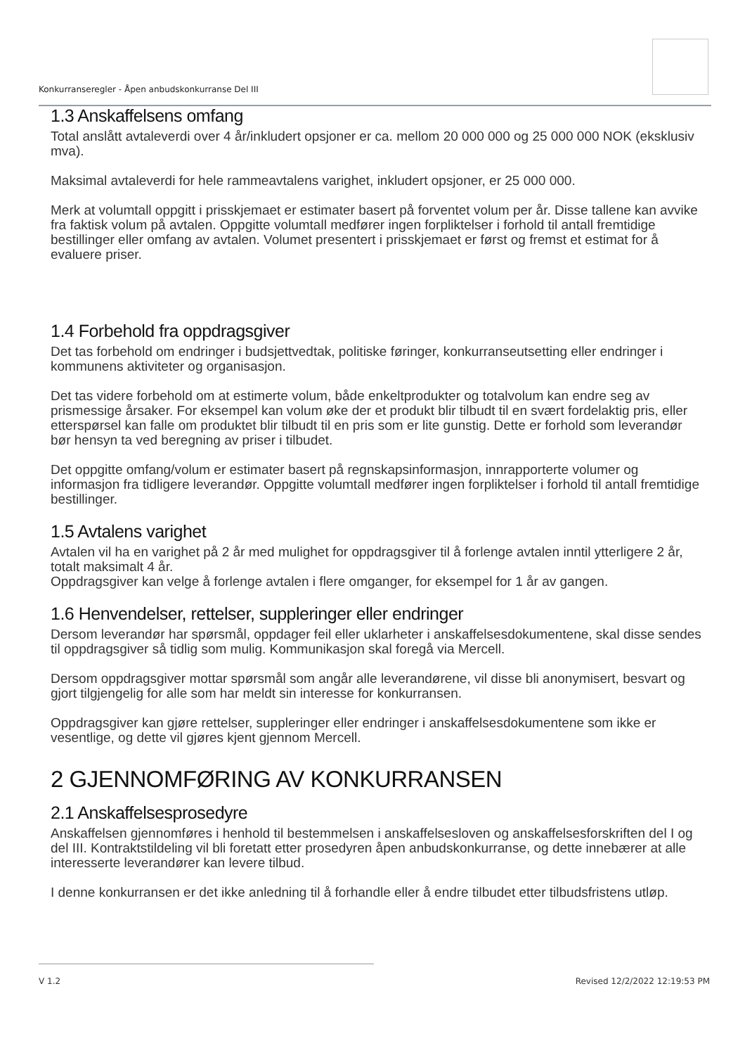Konkurranseregler - Åpen anbudskonkurranse Del III
1.3 Anskaffelsens omfang
Total anslått avtaleverdi over 4 år/inkludert opsjoner er ca. mellom 20 000 000 og 25 000 000 NOK (eksklusiv mva).
Maksimal avtaleverdi for hele rammeavtalens varighet, inkludert opsjoner, er 25 000 000.
Merk at volumtall oppgitt i prisskjemaet er estimater basert på forventet volum per år. Disse tallene kan avvike fra faktisk volum på avtalen. Oppgitte volumtall medfører ingen forpliktelser i forhold til antall fremtidige bestillinger eller omfang av avtalen. Volumet presentert i prisskjemaet er først og fremst et estimat for å evaluere priser.
1.4 Forbehold fra oppdragsgiver
Det tas forbehold om endringer i budsjettvedtak, politiske føringer, konkurranseutsetting eller endringer i kommunens aktiviteter og organisasjon.
Det tas videre forbehold om at estimerte volum, både enkeltprodukter og totalvolum kan endre seg av prismessige årsaker. For eksempel kan volum øke der et produkt blir tilbudt til en svært fordelaktig pris, eller etterspørsel kan falle om produktet blir tilbudt til en pris som er lite gunstig. Dette er forhold som leverandør bør hensyn ta ved beregning av priser i tilbudet.
Det oppgitte omfang/volum er estimater basert på regnskapsinformasjon, innrapporterte volumer og informasjon fra tidligere leverandør. Oppgitte volumtall medfører ingen forpliktelser i forhold til antall fremtidige bestillinger.
1.5 Avtalens varighet
Avtalen vil ha en varighet på 2 år med mulighet for oppdragsgiver til å forlenge avtalen inntil ytterligere 2 år, totalt maksimalt 4 år.
Oppdragsgiver kan velge å forlenge avtalen i flere omganger, for eksempel for 1 år av gangen.
1.6 Henvendelser, rettelser, suppleringer eller endringer
Dersom leverandør har spørsmål, oppdager feil eller uklarheter i anskaffelsesdokumentene, skal disse sendes til oppdragsgiver så tidlig som mulig. Kommunikasjon skal foregå via Mercell.
Dersom oppdragsgiver mottar spørsmål som angår alle leverandørene, vil disse bli anonymisert, besvart og gjort tilgjengelig for alle som har meldt sin interesse for konkurransen.
Oppdragsgiver kan gjøre rettelser, suppleringer eller endringer i anskaffelsesdokumentene som ikke er vesentlige, og dette vil gjøres kjent gjennom Mercell.
2 GJENNOMFØRING AV KONKURRANSEN
2.1 Anskaffelsesprosedyre
Anskaffelsen gjennomføres i henhold til bestemmelsen i anskaffelsesloven og anskaffelsesforskriften del I og del III. Kontraktstildeling vil bli foretatt etter prosedyren åpen anbudskonkurranse, og dette innebærer at alle interesserte leverandører kan levere tilbud.
I denne konkurransen er det ikke anledning til å forhandle eller å endre tilbudet etter tilbudsfristens utløp.
V 1.2 Revised 12/2/2022 12:19:53 PM